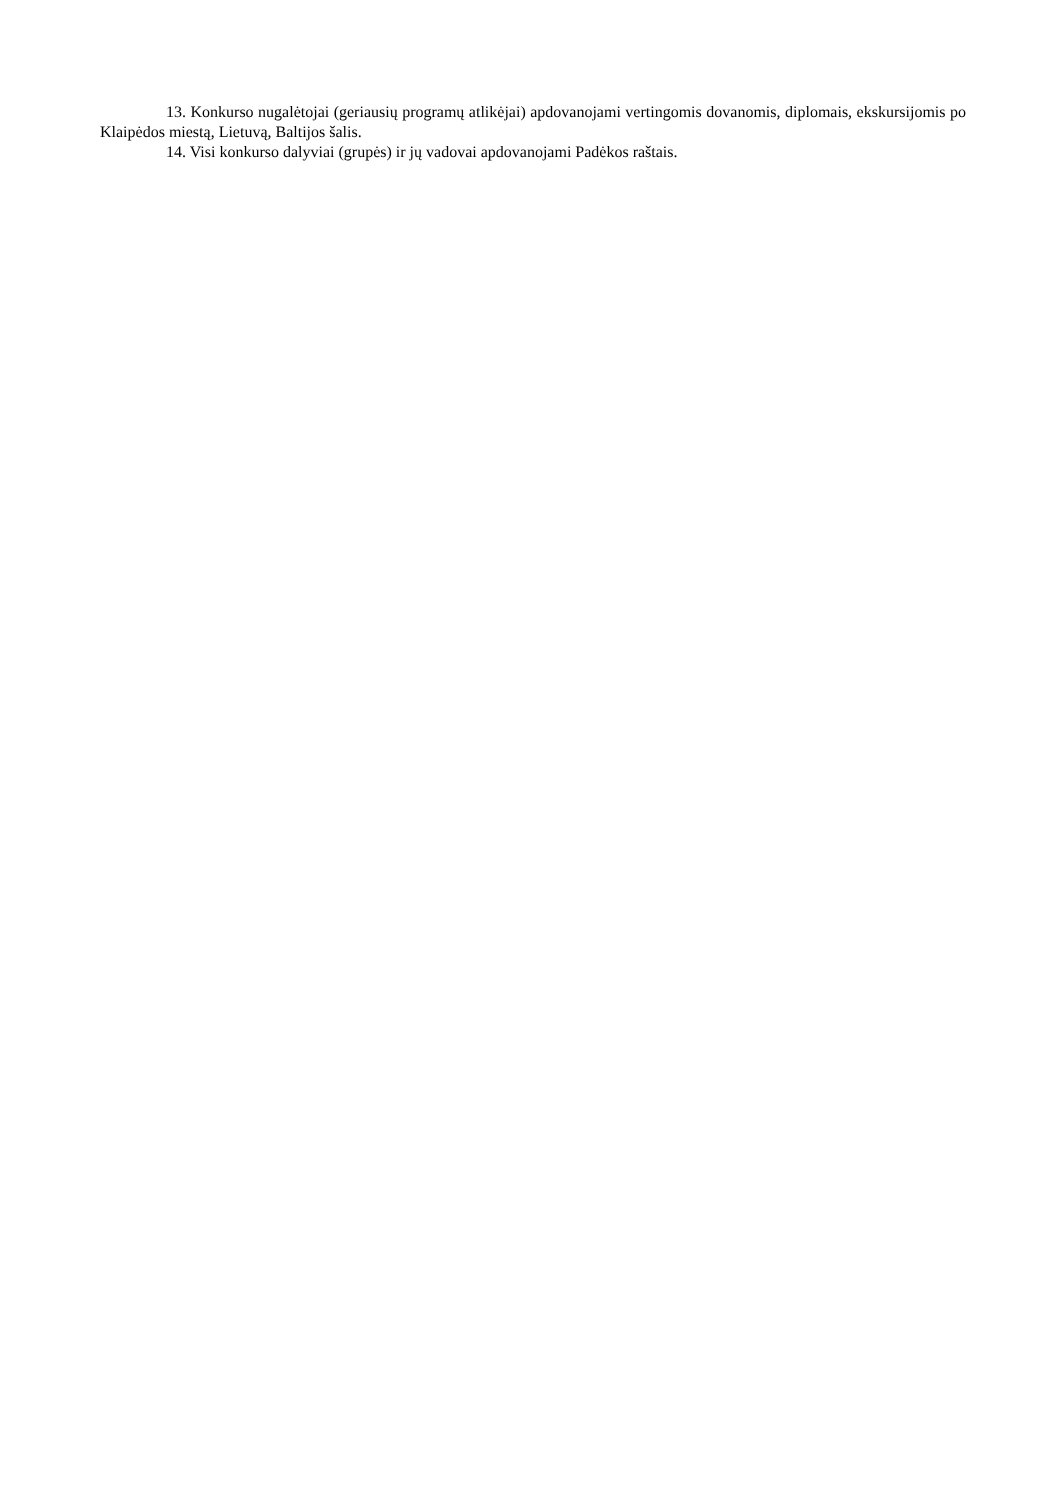13. Konkurso nugalėtojai (geriausių programų atlikėjai) apdovanojami vertingomis dovanomis, diplomais, ekskursijomis po Klaipėdos miestą, Lietuvą, Baltijos šalis.
14. Visi konkurso dalyviai (grupės) ir jų vadovai apdovanojami Padėkos raštais.